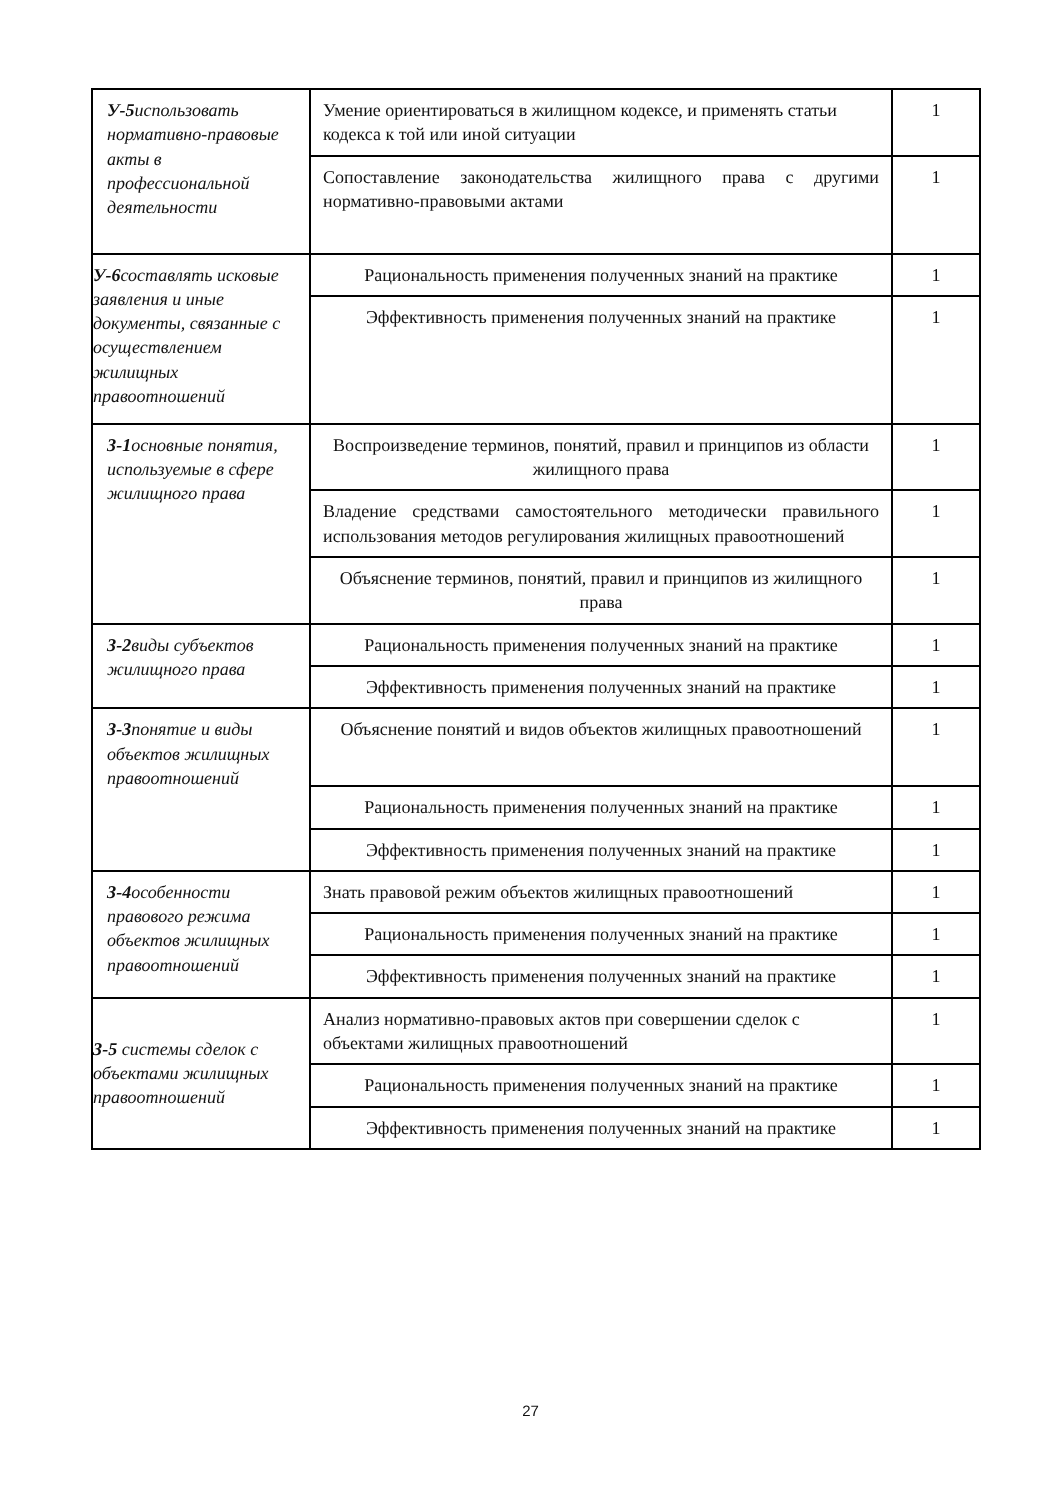| У-5 использовать нормативно-правовые акты в профессиональной деятельности | Умение ориентироваться в жилищном кодексе, и применять статьи кодекса к той или иной ситуации | 1 |
| | Сопоставление законодательства жилищного права с другими нормативно-правовыми актами | 1 |
| У-6 составлять исковые заявления и иные документы, связанные с осуществлением жилищных правоотношений | Рациональность применения полученных знаний на практике | 1 |
| | Эффективность применения полученных знаний на практике | 1 |
| З-1 основные понятия, используемые в сфере жилищного права | Воспроизведение терминов, понятий, правил и принципов из области жилищного права | 1 |
| | Владение средствами самостоятельного методически правильного использования методов регулирования жилищных правоотношений | 1 |
| | Объяснение терминов, понятий, правил и принципов из жилищного права | 1 |
| З-2 виды субъектов жилищного права | Рациональность применения полученных знаний на практике | 1 |
| | Эффективность применения полученных знаний на практике | 1 |
| З-3 понятие и виды объектов жилищных правоотношений | Объяснение понятий и видов объектов жилищных правоотношений | 1 |
| | Рациональность применения полученных знаний на практике | 1 |
| | Эффективность применения полученных знаний на практике | 1 |
| З-4 особенности правового режима объектов жилищных правоотношений | Знать правовой режим объектов жилищных правоотношений | 1 |
| | Рациональность применения полученных знаний на практике | 1 |
| | Эффективность применения полученных знаний на практике | 1 |
| З-5 системы сделок с объектами жилищных правоотношений | Анализ нормативно-правовых актов при совершении сделок с объектами жилищных правоотношений | 1 |
| | Рациональность применения полученных знаний на практике | 1 |
| | Эффективность применения полученных знаний на практике | 1 |
27